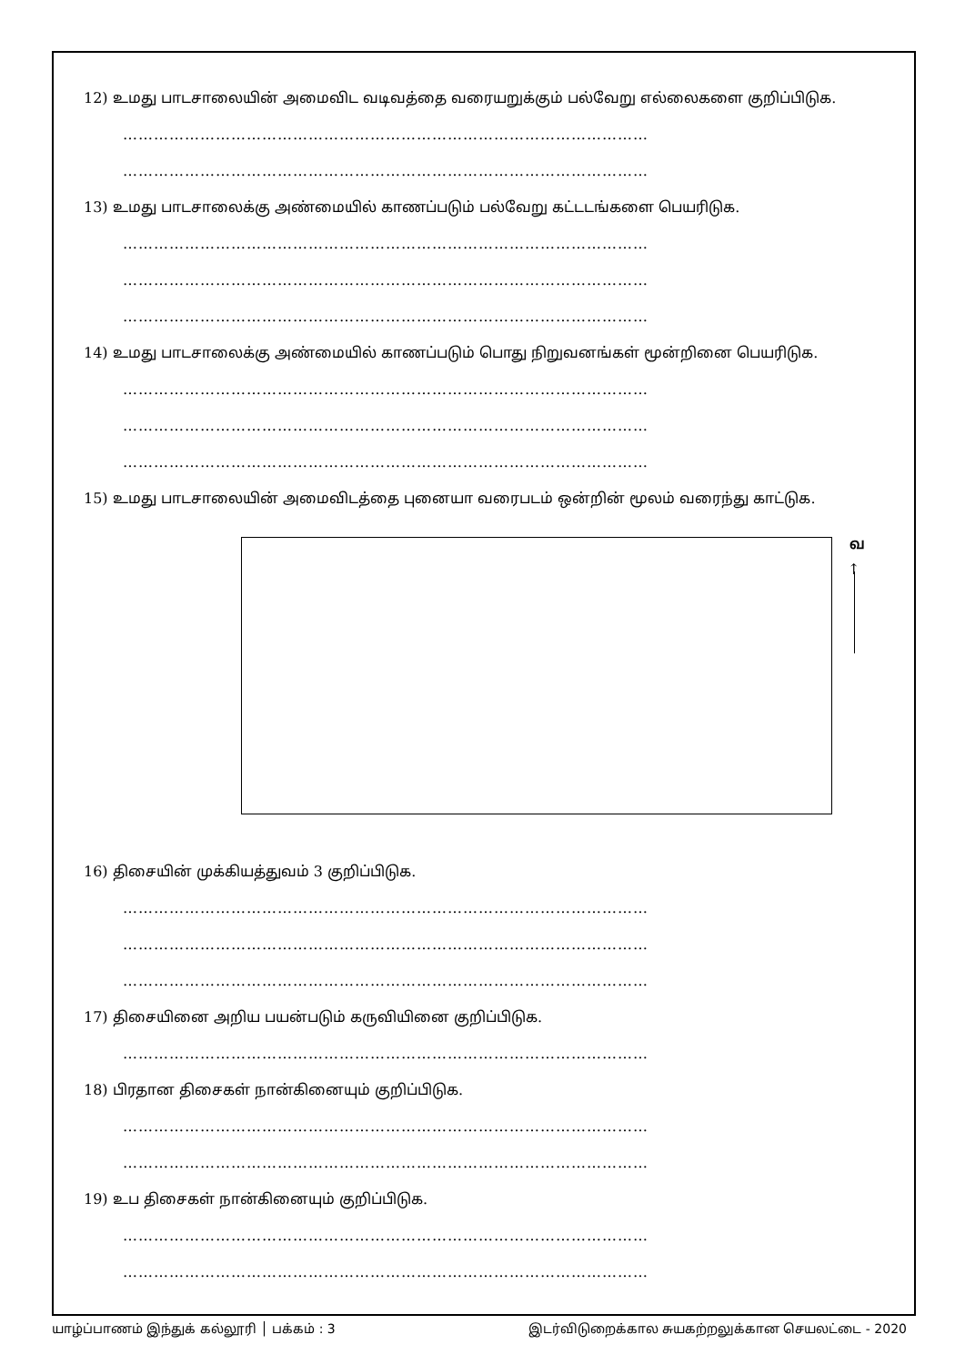12) உமது பாடசாலையின் அமைவிட வடிவத்தை வரையறுக்கும் பல்வேறு எல்லைகளை குறிப்பிடுக.
…………………………………………………………………………………………
…………………………………………………………………………………………
13) உமது பாடசாலைக்கு அண்மையில் காணப்படும் பல்வேறு கட்டடங்களை பெயரிடுக.
…………………………………………………………………………………………
…………………………………………………………………………………………
…………………………………………………………………………………………
14) உமது பாடசாலைக்கு அண்மையில் காணப்படும் பொது நிறுவனங்கள் மூன்றினை பெயரிடுக.
…………………………………………………………………………………………
…………………………………………………………………………………………
…………………………………………………………………………………………
15) உமது பாடசாலையின் அமைவிடத்தை புனையா வரைபடம் ஒன்றின் மூலம் வரைந்து காட்டுக.
வ
↑
16) திசையின் முக்கியத்துவம் 3 குறிப்பிடுக.
…………………………………………………………………………………………
…………………………………………………………………………………………
…………………………………………………………………………………………
17) திசையினை அறிய பயன்படும் கருவியினை குறிப்பிடுக.
…………………………………………………………………………………………
18) பிரதான திசைகள் நான்கினையும் குறிப்பிடுக.
…………………………………………………………………………………………
…………………………………………………………………………………………
19) உப திசைகள் நான்கினையும் குறிப்பிடுக.
…………………………………………………………………………………………
…………………………………………………………………………………………
யாழ்ப்பாணம் இந்துக் கல்லூரி │ பக்கம் : 3 இடர்விடுறைக்கால சுயகற்றலுக்கான செயலட்டை - 2020